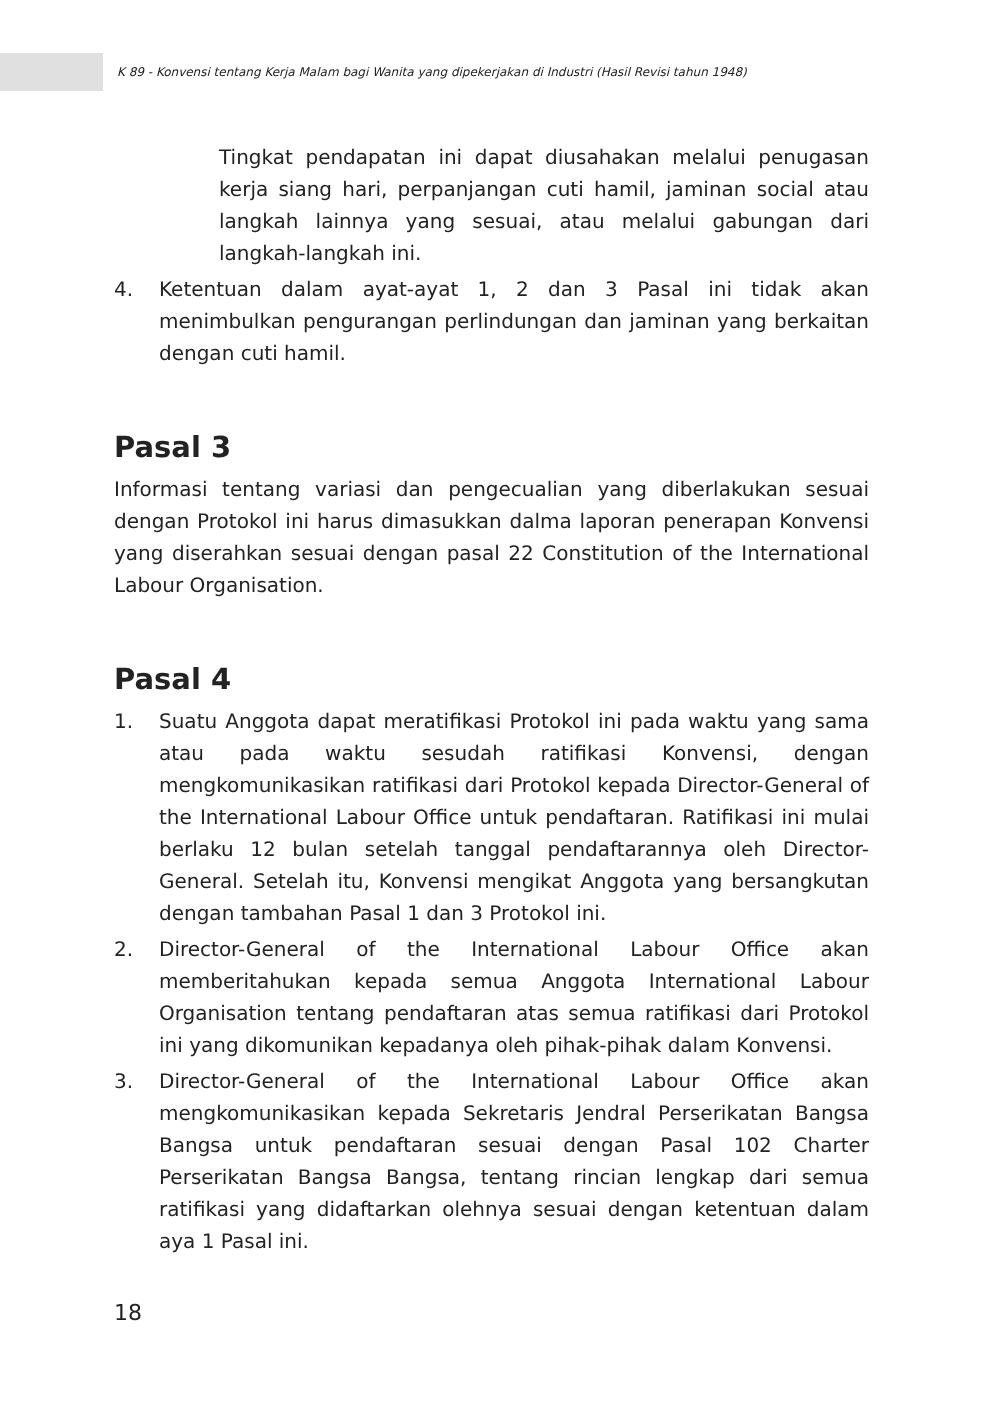K 89 - Konvensi tentang Kerja Malam bagi Wanita yang dipekerjakan di Industri (Hasil Revisi tahun 1948)
Tingkat pendapatan ini dapat diusahakan melalui penugasan kerja siang hari, perpanjangan cuti hamil, jaminan social atau langkah lainnya yang sesuai, atau melalui gabungan dari langkah-langkah ini.
4. Ketentuan dalam ayat-ayat 1, 2 dan 3 Pasal ini tidak akan menimbulkan pengurangan perlindungan dan jaminan yang berkaitan dengan cuti hamil.
Pasal 3
Informasi tentang variasi dan pengecualian yang diberlakukan sesuai dengan Protokol ini harus dimasukkan dalma laporan penerapan Konvensi yang diserahkan sesuai dengan pasal 22 Constitution of the International Labour Organisation.
Pasal 4
1. Suatu Anggota dapat meratifikasi Protokol ini pada waktu yang sama atau pada waktu sesudah ratifikasi Konvensi, dengan mengkomunikasikan ratifikasi dari Protokol kepada Director-General of the International Labour Office untuk pendaftaran. Ratifikasi ini mulai berlaku 12 bulan setelah tanggal pendaftarannya oleh Director-General. Setelah itu, Konvensi mengikat Anggota yang bersangkutan dengan tambahan Pasal 1 dan 3 Protokol ini.
2. Director-General of the International Labour Office akan memberitahukan kepada semua Anggota International Labour Organisation tentang pendaftaran atas semua ratifikasi dari Protokol ini yang dikomunikan kepadanya oleh pihak-pihak dalam Konvensi.
3. Director-General of the International Labour Office akan mengkomunikasikan kepada Sekretaris Jendral Perserikatan Bangsa Bangsa untuk pendaftaran sesuai dengan Pasal 102 Charter Perserikatan Bangsa Bangsa, tentang rincian lengkap dari semua ratifikasi yang didaftarkan olehnya sesuai dengan ketentuan dalam aya 1 Pasal ini.
18